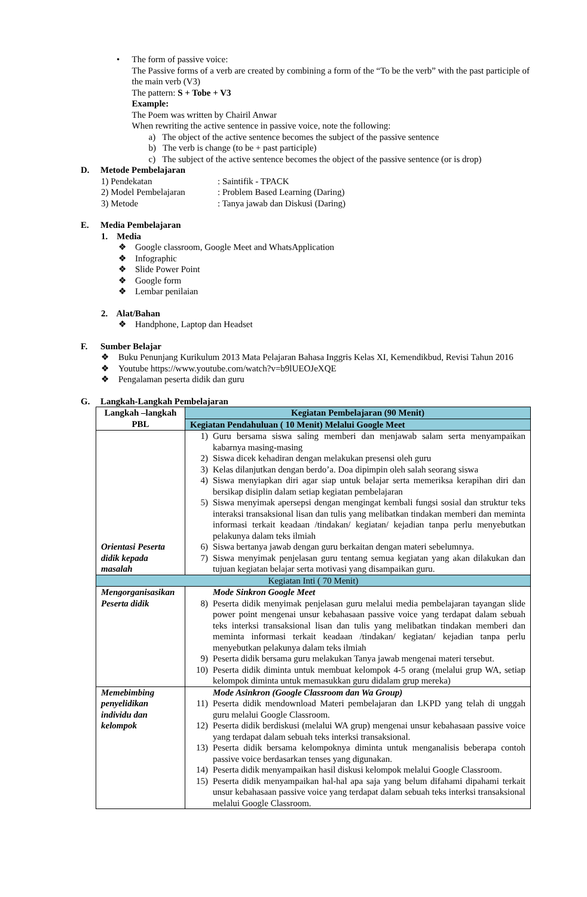• The form of passive voice:
The Passive forms of a verb are created by combining a form of the “To be the verb” with the past participle of the main verb (V3)
The pattern: S + Tobe + V3
Example:
The Poem was written by Chairil Anwar
When rewriting the active sentence in passive voice, note the following:
a) The object of the active sentence becomes the subject of the passive sentence
b) The verb is change (to be + past participle)
c) The subject of the active sentence becomes the object of the passive sentence (or is drop)
D. Metode Pembelajaran
1) Pendekatan: Saintifik - TPACK
2) Model Pembelajaran: Problem Based Learning (Daring)
3) Metode: Tanya jawab dan Diskusi (Daring)
E. Media Pembelajaran
1. Media
❖ Google classroom, Google Meet and WhatsApplication
❖ Infographic
❖ Slide Power Point
❖ Google form
❖ Lembar penilaian
2. Alat/Bahan
❖ Handphone, Laptop dan Headset
F. Sumber Belajar
❖ Buku Penunjang Kurikulum 2013 Mata Pelajaran Bahasa Inggris Kelas XI, Kemendikbud, Revisi Tahun 2016
❖ Youtube https://www.youtube.com/watch?v=b9lUEOJeXQE
❖ Pengalaman peserta didik dan guru
G. Langkah-Langkah Pembelajaran
| Langkah –langkah PBL | Kegiatan Pembelajaran (90 Menit) |
| --- | --- |
| | Kegiatan Pendahuluan ( 10 Menit) Melalui Google Meet |
| Orientasi Peserta didik kepada masalah | 1) Guru bersama siswa saling memberi dan menjawab salam serta menyampaikan kabarnya masing-masing 2) Siswa dicek kehadiran dengan melakukan presensi oleh guru 3) Kelas dilanjutkan dengan berdo’a. Doa dipimpin oleh salah seorang siswa 4) Siswa menyiapkan diri agar siap untuk belajar serta memeriksa kerapihan diri dan bersikap disiplin dalam setiap kegiatan pembelajaran 5) Siswa menyimak apersepsi dengan mengingat kembali fungsi sosial dan struktur teks interaksi transaksional lisan dan tulis yang melibatkan tindakan memberi dan meminta informasi terkait keadaan /tindakan/ kegiatan/ kejadian tanpa perlu menyebutkan pelakunya dalam teks ilmiah 6) Siswa bertanya jawab dengan guru berkaitan dengan materi sebelumnya. 7) Siswa menyimak penjelasan guru tentang semua kegiatan yang akan dilakukan dan tujuan kegiatan belajar serta motivasi yang disampaikan guru. |
| Kegiatan Inti ( 70 Menit) | |
| Mengorganisasikan Peserta didik | Mode Sinkron Google Meet 8) Peserta didik menyimak penjelasan guru melalui media pembelajaran tayangan slide power point mengenai unsur kebahasaan passive voice yang terdapat dalam sebuah teks interksi transaksional lisan dan tulis yang melibatkan tindakan memberi dan meminta informasi terkait keadaan /tindakan/ kegiatan/ kejadian tanpa perlu menyebutkan pelakunya dalam teks ilmiah 9) Peserta didik bersama guru melakukan Tanya jawab mengenai materi tersebut. 10) Peserta didik diminta untuk membuat kelompok 4-5 orang (melalui grup WA, setiap kelompok diminta untuk memasukkan guru didalam grup mereka) |
| Memebimbing penyelidikan individu dan kelompok | Mode Asinkron (Google Classroom dan Wa Group) 11) Peserta didik mendownload Materi pembelajaran dan LKPD yang telah di unggah guru melalui Google Classroom. 12) Peserta didik berdiskusi (melalui WA grup) mengenai unsur kebahasaan passive voice yang terdapat dalam sebuah teks interksi transaksional. 13) Peserta didik bersama kelompoknya diminta untuk menganalisis beberapa contoh passive voice berdasarkan tenses yang digunakan. 14) Peserta didik menyampaikan hasil diskusi kelompok melalui Google Classroom. 15) Peserta didik menyampaikan hal-hal apa saja yang belum difahami dipahami terkait unsur kebahasaan passive voice yang terdapat dalam sebuah teks interksi transaksional melalui Google Classroom. |